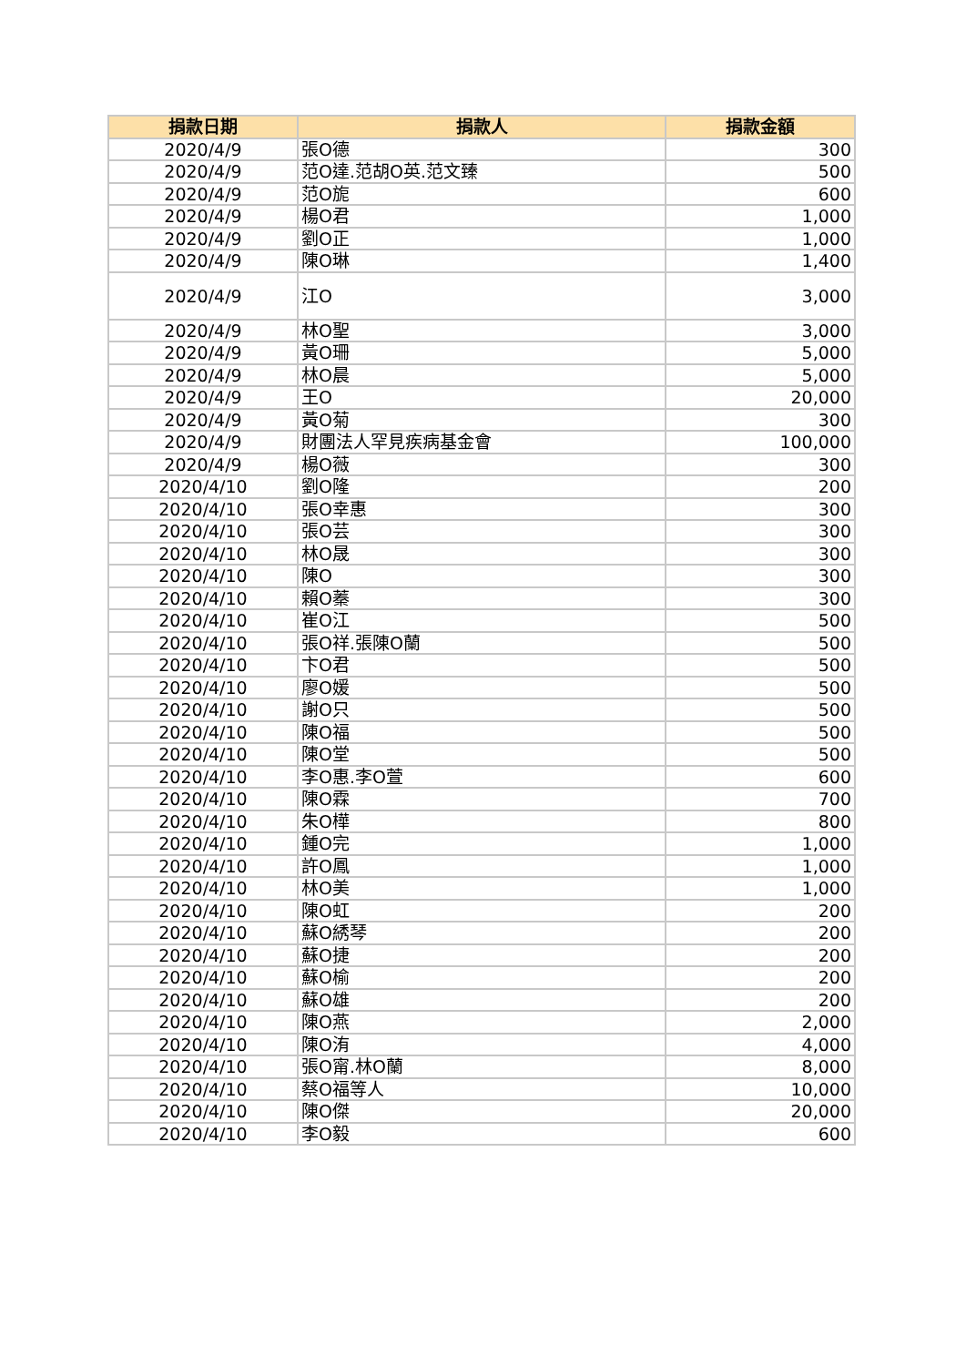| 捐款日期 | 捐款人 | 捐款金額 |
| --- | --- | --- |
| 2020/4/9 | 張O德 | 300 |
| 2020/4/9 | 范O達.范胡O英.范文臻 | 500 |
| 2020/4/9 | 范O旎 | 600 |
| 2020/4/9 | 楊O君 | 1,000 |
| 2020/4/9 | 劉O正 | 1,000 |
| 2020/4/9 | 陳O琳 | 1,400 |
| 2020/4/9 | 江O | 3,000 |
| 2020/4/9 | 林O聖 | 3,000 |
| 2020/4/9 | 黃O珊 | 5,000 |
| 2020/4/9 | 林O晨 | 5,000 |
| 2020/4/9 | 王O | 20,000 |
| 2020/4/9 | 黃O菊 | 300 |
| 2020/4/9 | 財團法人罕見疾病基金會 | 100,000 |
| 2020/4/9 | 楊O薇 | 300 |
| 2020/4/10 | 劉O隆 | 200 |
| 2020/4/10 | 張O幸惠 | 300 |
| 2020/4/10 | 張O芸 | 300 |
| 2020/4/10 | 林O晟 | 300 |
| 2020/4/10 | 陳O | 300 |
| 2020/4/10 | 賴O蓁 | 300 |
| 2020/4/10 | 崔O江 | 500 |
| 2020/4/10 | 張O祥.張陳O蘭 | 500 |
| 2020/4/10 | 卞O君 | 500 |
| 2020/4/10 | 廖O媛 | 500 |
| 2020/4/10 | 謝O只 | 500 |
| 2020/4/10 | 陳O福 | 500 |
| 2020/4/10 | 陳O堂 | 500 |
| 2020/4/10 | 李O惠.李O萱 | 600 |
| 2020/4/10 | 陳O霖 | 700 |
| 2020/4/10 | 朱O樺 | 800 |
| 2020/4/10 | 鍾O完 | 1,000 |
| 2020/4/10 | 許O鳳 | 1,000 |
| 2020/4/10 | 林O美 | 1,000 |
| 2020/4/10 | 陳O虹 | 200 |
| 2020/4/10 | 蘇O綉琴 | 200 |
| 2020/4/10 | 蘇O捷 | 200 |
| 2020/4/10 | 蘇O榆 | 200 |
| 2020/4/10 | 蘇O雄 | 200 |
| 2020/4/10 | 陳O燕 | 2,000 |
| 2020/4/10 | 陳O洧 | 4,000 |
| 2020/4/10 | 張O甯.林O蘭 | 8,000 |
| 2020/4/10 | 蔡O福等人 | 10,000 |
| 2020/4/10 | 陳O傑 | 20,000 |
| 2020/4/10 | 李O毅 | 600 |